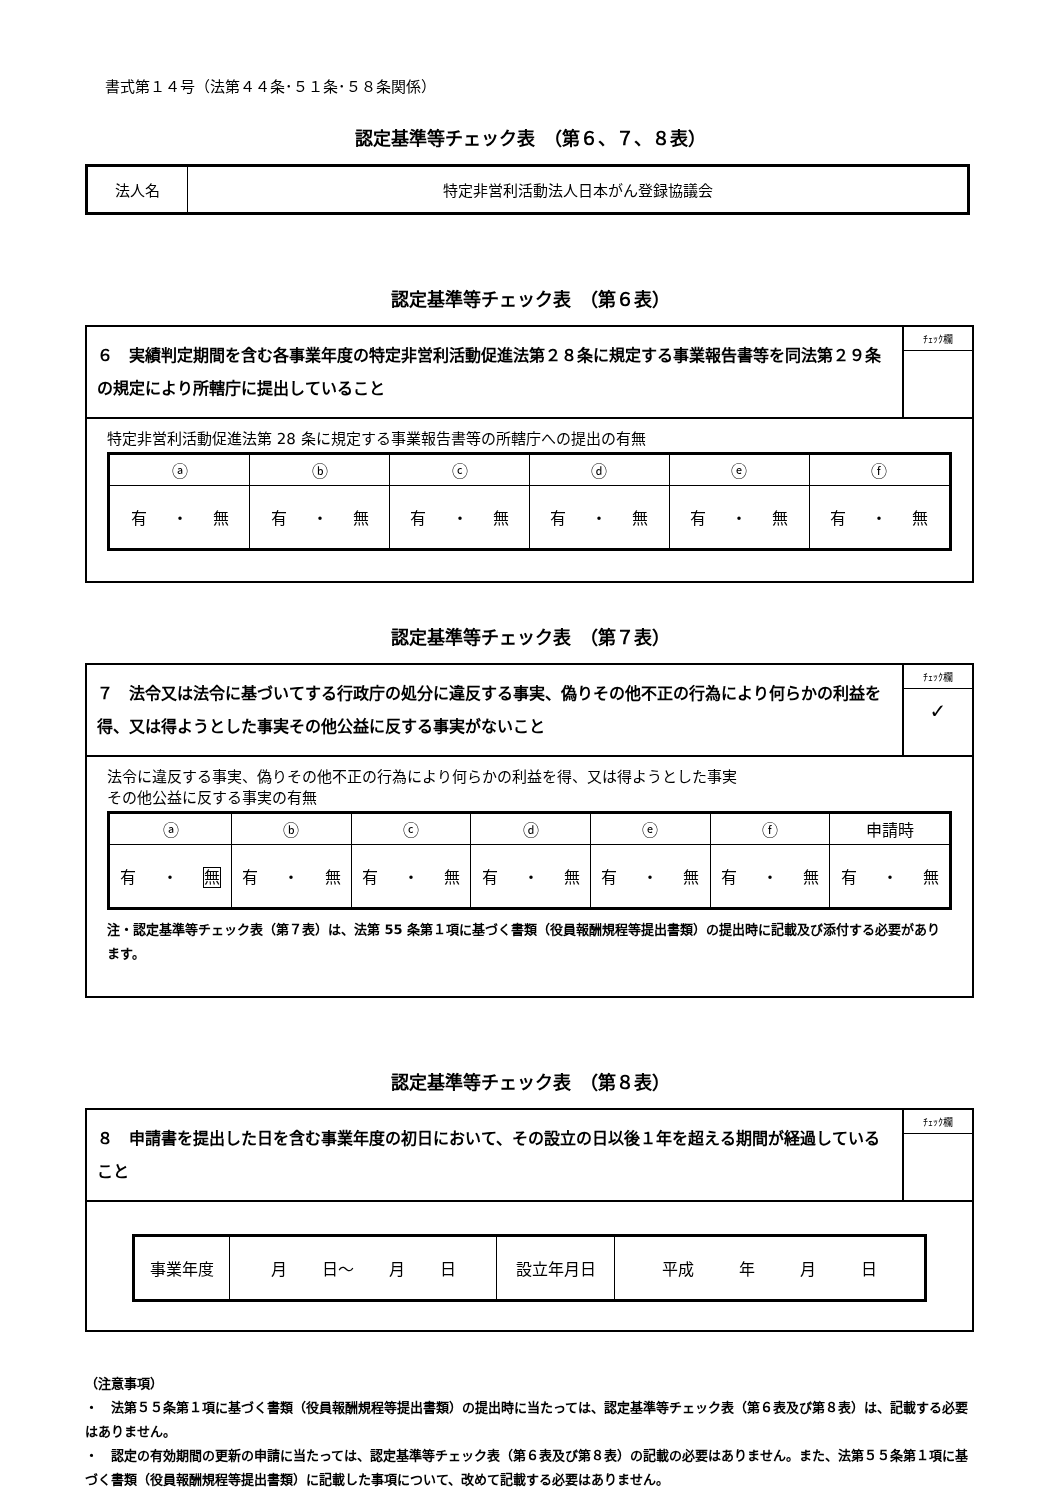書式第１４号（法第４４条･５１条･５８条関係）
認定基準等チェック表　（第６、７、８表）
| 法人名 | 特定非営利活動法人日本がん登録協議会 |
認定基準等チェック表　（第６表）
６　実績判定期間を含む各事業年度の特定非営利活動促進法第２８条に規定する事業報告書等を同法第２９条の規定により所轄庁に提出していること
ﾁｪｯｸ欄
特定非営利活動促進法第 28 条に規定する事業報告書等の所轄庁への提出の有無
| ⓐ | ⓑ | ⓒ | ⓓ | ⓔ | ⓕ |
| --- | --- | --- | --- | --- | --- |
| 有 ・ 無 | 有 ・ 無 | 有 ・ 無 | 有 ・ 無 | 有 ・ 無 | 有 ・ 無 |
認定基準等チェック表　（第７表）
７　法令又は法令に基づいてする行政庁の処分に違反する事実、偽りその他不正の行為により何らかの利益を得、又は得ようとした事実その他公益に反する事実がないこと
ﾁｪｯｸ欄
✓
法令に違反する事実、偽りその他不正の行為により何らかの利益を得、又は得ようとした事実
その他公益に反する事実の有無
| ⓐ | ⓑ | ⓒ | ⓓ | ⓔ | ⓕ | 申請時 |
| --- | --- | --- | --- | --- | --- | --- |
| 有 ・ 無 | 有 ・ 無 | 有 ・ 無 | 有 ・ 無 | 有 ・ 無 | 有 ・ 無 | 有 ・ 無 |
注・認定基準等チェック表（第７表）は、法第 55 条第１項に基づく書類（役員報酬規程等提出書類）の提出時に記載及び添付する必要があります。
認定基準等チェック表　（第８表）
８　申請書を提出した日を含む事業年度の初日において、その設立の日以後１年を超える期間が経過していること
ﾁｪｯｸ欄
| 事業年度 | 月 日～ 月 日 | 設立年月日 | 平成 年 月 日 |
（注意事項）
・　法第５５条第１項に基づく書類（役員報酬規程等提出書類）の提出時に当たっては、認定基準等チェック表（第６表及び第８表）は、記載する必要はありません。
・　認定の有効期間の更新の申請に当たっては、認定基準等チェック表（第６表及び第８表）の記載の必要はありません。また、法第５５条第１項に基づく書類（役員報酬規程等提出書類）に記載した事項について、改めて記載する必要はありません。